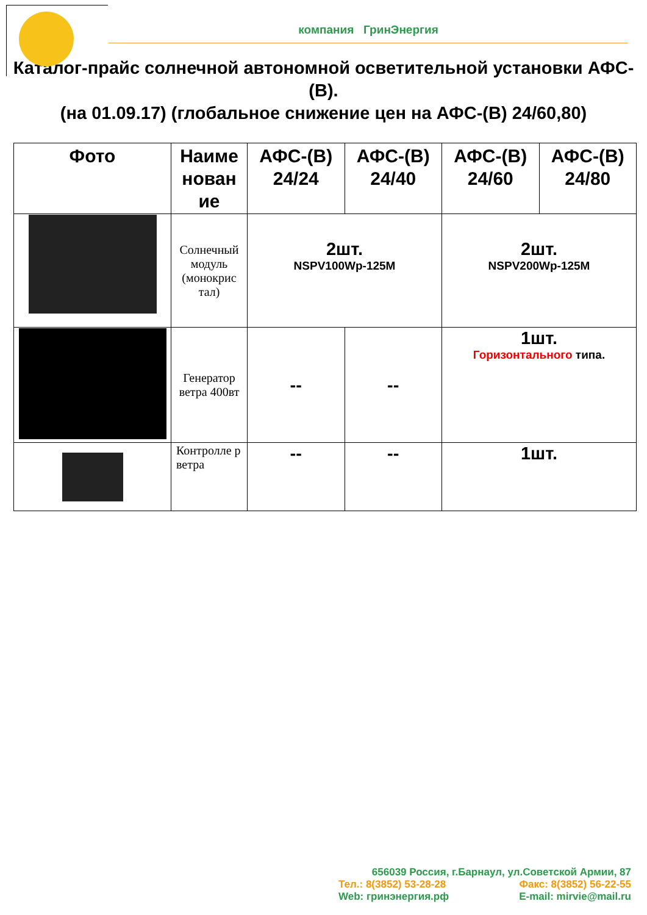компания ГринЭнергия
Каталог-прайс солнечной автономной осветительной установки АФС-(В).
(на 01.09.17) (глобальное снижение цен на АФС-(В) 24/60,80)
| Фото | Наиме нован ие | АФС-(В) 24/24 | АФС-(В) 24/40 | АФС-(В) 24/60 | АФС-(В) 24/80 |
| --- | --- | --- | --- | --- | --- |
| | Солнечный модуль (монокрис тал) | 2шт. NSPV100Wp-125M | | 2шт. NSPV200Wp-125M | |
| | Генератор ветра 400вт | -- | -- | 1шт. Горизонтального типа. | |
| | Контролле р ветра | -- | -- | 1шт. | |
656039 Россия, г.Барнаул, ул.Советской Армии, 87
Тел.: 8(3852) 53-28-28 Факс: 8(3852) 56-22-55
Web: гринэнергия.рф E-mail: mirvie@mail.ru